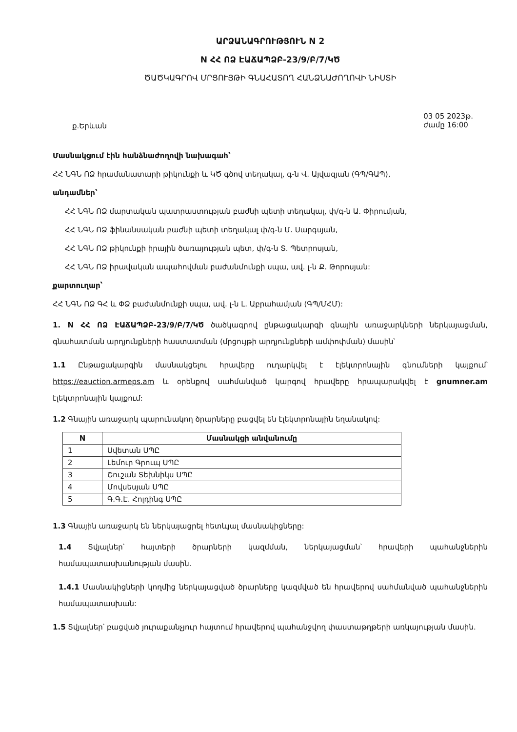ԱՐՁԱՆԱԳՐՈՒԹՅՈՒՆ N 2
N ՀՀ ՈՁ ԷԱՃԱՊՁԲ-23/9/Բ/7/ԿԾ
ԾԱԾԿԱԳՐՈՎ ՄՐՑՈՒՅԹԻ ԳՆԱՀԱՏՈՂ ՀԱՆՁՆԱԺՈՂՈՎԻ ՆԻՍՏԻ
ք.Երևան 03 05 2023թ.
ժամը 16:00
Մասնակցում էին հանձնաժողովի նախագահ՝
ՀՀ ՆԳՆ ՈՁ հրամանատարի թիկունքի և ԿԾ գծով տեղակալ, գ-ն Վ. Այվազյան (ԳՊ/ԳԱՊ),
անդամներ՝
ՀՀ ՆԳՆ ՈՁ մարտական պատրաստության բաժնի պետի տեղակալ, փ/գ-ն Ա. Փիրումյան,
ՀՀ ՆԳՆ ՈՁ ֆինանսական բաժնի պետի տեղակալ փ/գ-ն Մ. Սարգսյան,
ՀՀ ՆԳՆ ՈՁ թիկունքի իրային ծառայության պետ, փ/գ-ն Տ. Պետրոսյան,
ՀՀ ՆԳՆ ՈՁ իրավական ապահովման բաժանմունքի սպա, ավ. լ-ն Ք. Թորոսյան:
քարտուղար՝
ՀՀ ՆԳՆ ՈՁ ԳՀ և ՓՁ բաժանմունքի սպա, ավ. լ-ն Լ. Աբրահամյան (ԳՊ/ՄՀՄ):
1. N ՀՀ ՈՁ ԷԱՃԱՊՁԲ-23/9/Բ/7/ԿԾ ծածկագրով ընթացակարգի գնային առաջարկների ներկայացման, գնահատման արդյունքների հաստատման (մրցույթի արդյունքների ամփոփման) մասին՝
1.1 Ընթացակարգին մասնակցելու հրավերը ուղարկվել է էլեկտրոնային գնումների կայքում՝ https://eauction.armeps.am և օրենքով սահմանված կարգով հրավերը հրապարակվել է gnumner.am էլեկտրոնային կայքում:
1.2 Գնային առաջարկ պարունակող ծրարները բացվել են էլեկտրոնային եղանակով:
| N | Մասնակցի անվանումը |
| --- | --- |
| 1 | Սվետան ՍՊԸ |
| 2 | Լեմուր Գրուպ ՍՊԸ |
| 3 | Շուշան Տեխնիկս ՍՊԸ |
| 4 | Մովսեսյան ՍՊԸ |
| 5 | Գ.Գ.Է. Հոլդինգ ՍՊԸ |
1.3 Գնային առաջարկ են ներկայացրել հետևյալ մասնակիցները:
1.4 Տվյալներ՝ հայտերի ծրարների կազմման, ներկայացման՝ հրավերի պահանջներին համապատասխանության մասին.
1.4.1 Մասնակիցների կողմից ներկայացված ծրարները կազմված են հրավերով սահմանված պահանջներին համապատասխան:
1.5 Տվյալներ՝ բացված յուրաքանչյուր հայտում հրավերով պահանջվող փաստաթղթերի առկայության մասին.